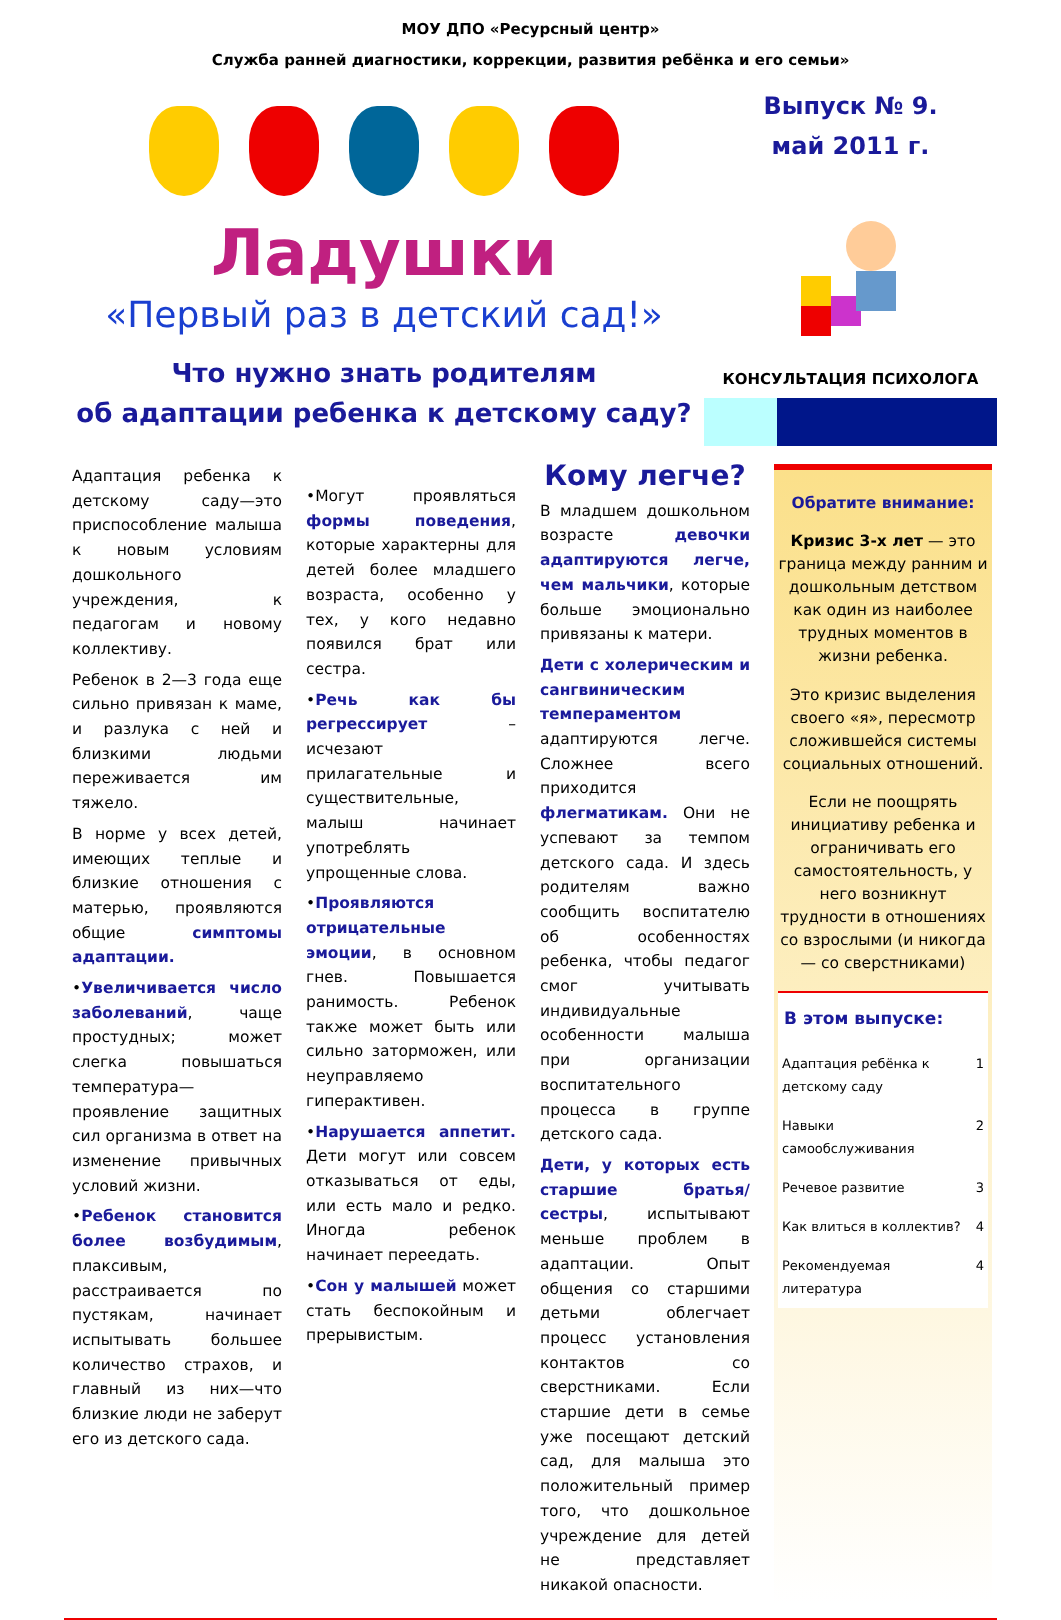МОУ ДПО «Ресурсный центр»
Служба ранней диагностики, коррекции, развития ребёнка и его семьи»
Ладушки
«Первый раз в детский сад!»
Что нужно знать родителям
об адаптации ребенка к детскому саду?
Выпуск № 9.
май 2011 г.
КОНСУЛЬТАЦИЯ ПСИХОЛОГА
Адаптация ребенка к детскому саду—это приспособление малыша к новым условиям дошкольного учреждения, к педагогам и новому коллективу.
Ребенок в 2—3 года еще сильно привязан к маме, и разлука с ней и близкими людьми переживается им тяжело.
В норме у всех детей, имеющих теплые и близкие отношения с матерью, проявляются общие симптомы адаптации.
•Увеличивается число заболеваний, чаще простудных; может слегка повышаться температура—проявление защитных сил организма в ответ на изменение привычных условий жизни.
•Ребенок становится более возбудимым, плаксивым, расстраивается по пустякам, начинает испытывать большее количество страхов, и главный из них—что близкие люди не заберут его из детского сада.
•Могут проявляться формы поведения, которые характерны для детей более младшего возраста, особенно у тех, у кого недавно появился брат или сестра.
•Речь как бы регрессирует – исчезают прилагательные и существительные, малыш начинает употреблять упрощенные слова.
•Проявляются отрицательные эмоции, в основном гнев. Повышается ранимость. Ребенок также может быть или сильно заторможен, или неуправляемо гиперактивен.
•Нарушается аппетит. Дети могут или совсем отказываться от еды, или есть мало и редко. Иногда ребенок начинает переедать.
•Сон у малышей может стать беспокойным и прерывистым.
Кому легче?
В младшем дошкольном возрасте девочки адаптируются легче, чем мальчики, которые больше эмоционально привязаны к матери.
Дети с холерическим и сангвиническим темпераментом адаптируются легче. Сложнее всего приходится флегматикам. Они не успевают за темпом детского сада. И здесь родителям важно сообщить воспитателю об особенностях ребенка, чтобы педагог смог учитывать индивидуальные особенности малыша при организации воспитательного процесса в группе детского сада.
Дети, у которых есть старшие братья/сестры, испытывают меньше проблем в адаптации. Опыт общения со старшими детьми облегчает процесс установления контактов со сверстниками. Если старшие дети в семье уже посещают детский сад, для малыша это положительный пример того, что дошкольное учреждение для детей не представляет никакой опасности.
Обратите внимание:
Кризис 3-х лет — это граница между ранним и дошкольным детством как один из наиболее трудных моментов в жизни ребенка.
Это кризис выделения своего «я», пересмотр сложившейся системы социальных отношений.
Если не поощрять инициативу ребенка и ограничивать его самостоятельность, у него возникнут трудности в отношениях со взрослыми (и никогда— со сверстниками)
В этом выпуске:
| Адаптация ребёнка к детскому саду | 1 |
| Навыки самообслуживания | 2 |
| Речевое развитие | 3 |
| Как влиться в коллектив? | 4 |
| Рекомендуемая литература | 4 |